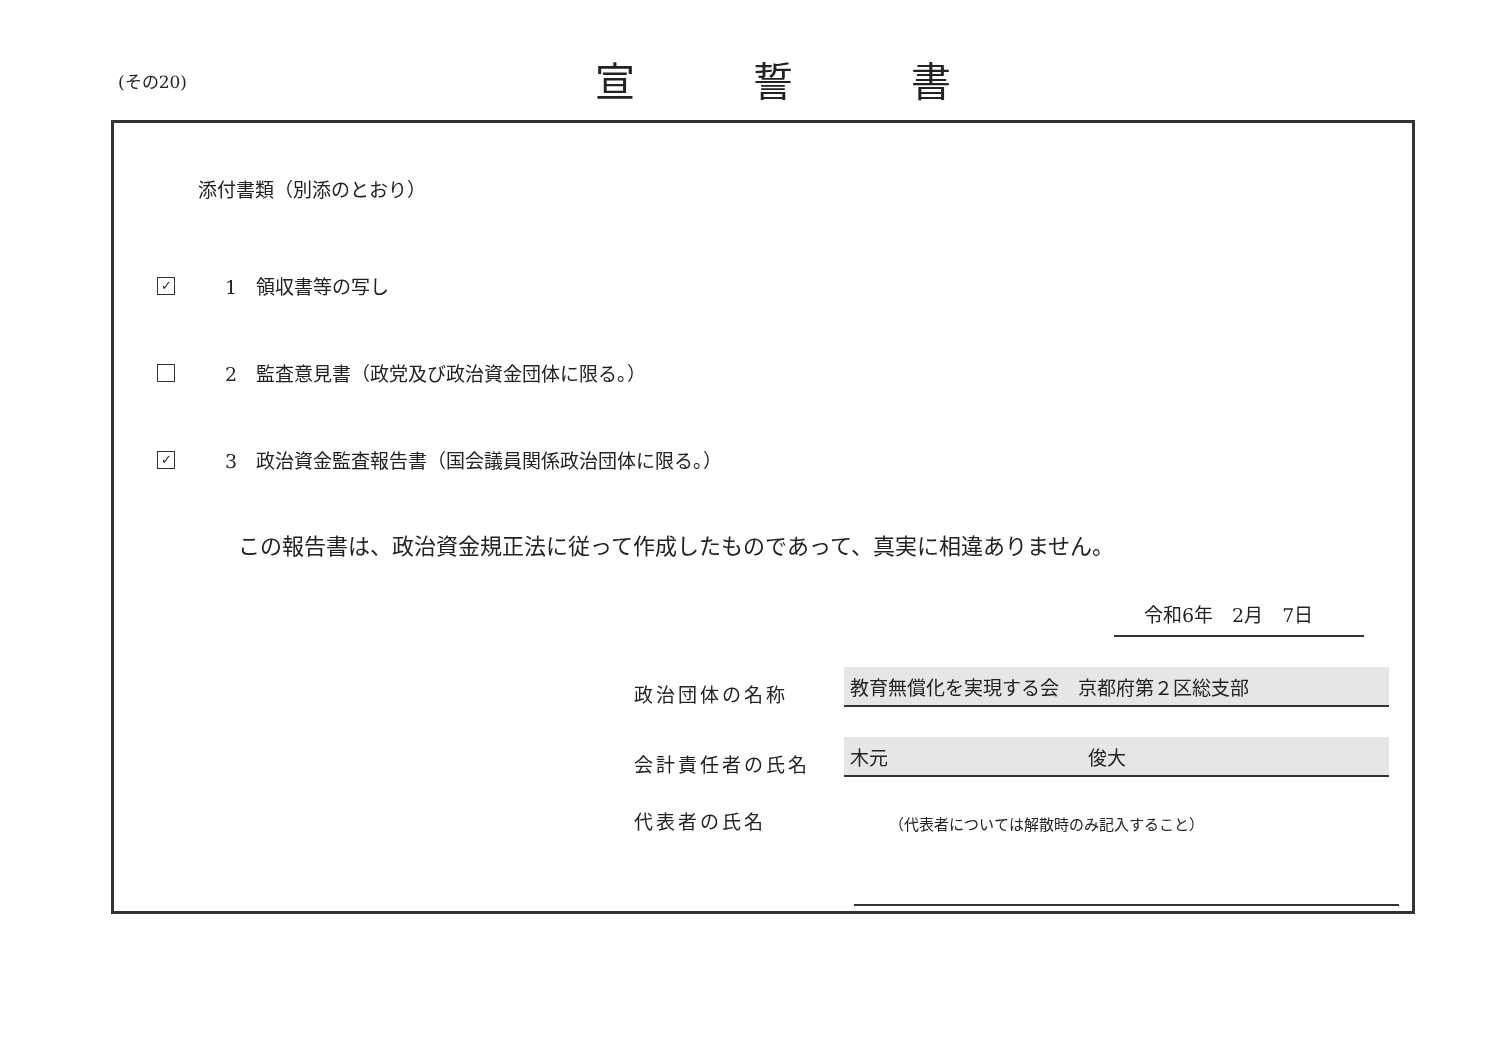(その20) 宣誓書
添付書類（別添のとおり）
✓ 1　領収書等の写し
2　監査意見書（政党及び政治資金団体に限る。）
✓ 3　政治資金監査報告書（国会議員関係政治団体に限る。）
この報告書は、政治資金規正法に従って作成したものであって、真実に相違ありません。
令和6年　2月　7日
政治団体の名称
教育無償化を実現する会　京都府第２区総支部
会計責任者の氏名
木元 俊大
代表者の氏名
（代表者については解散時のみ記入すること）